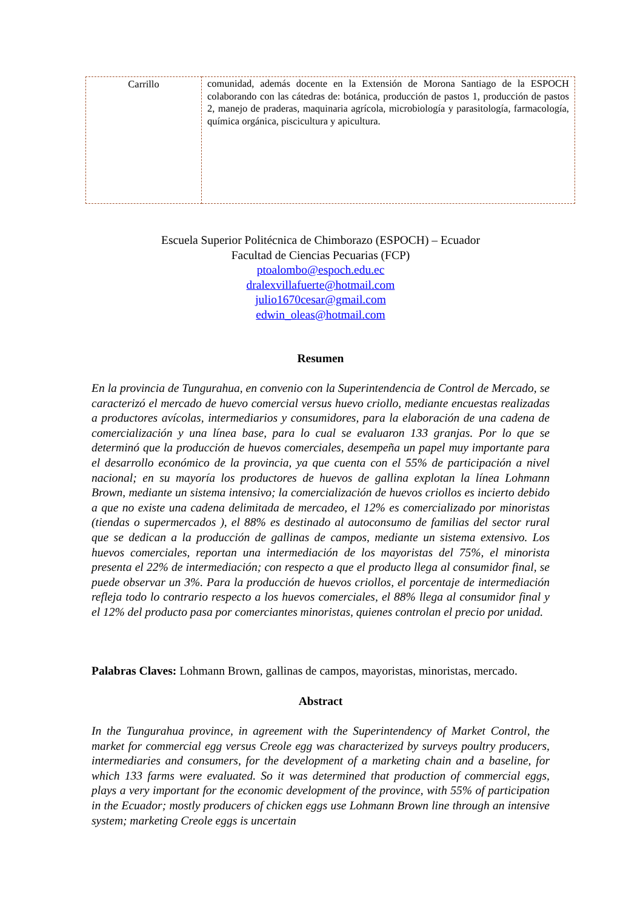| Carrillo | comunidad, además docente en la Extensión de Morona Santiago de la ESPOCH colaborando con las cátedras de: botánica, producción de pastos 1, producción de pastos 2, manejo de praderas, maquinaria agrícola, microbiología y parasitología, farmacología, química orgánica, piscicultura y apicultura. |
Escuela Superior Politécnica de Chimborazo (ESPOCH) – Ecuador
Facultad de Ciencias Pecuarias (FCP)
ptoalombo@espoch.edu.ec
dralexvillafuerte@hotmail.com
julio1670cesar@gmail.com
edwin_oleas@hotmail.com
Resumen
En la provincia de Tungurahua, en convenio con la Superintendencia de Control de Mercado, se caracterizó el mercado de huevo comercial versus huevo criollo, mediante encuestas realizadas a productores avícolas, intermediarios y consumidores, para la elaboración de una cadena de comercialización y una línea base, para lo cual se evaluaron 133 granjas. Por lo que se determinó que la producción de huevos comerciales, desempeña un papel muy importante para el desarrollo económico de la provincia, ya que cuenta con el 55% de participación a nivel nacional; en su mayoría los productores de huevos de gallina explotan la línea Lohmann Brown, mediante un sistema intensivo; la comercialización de huevos criollos es incierto debido a que no existe una cadena delimitada de mercadeo, el 12% es comercializado por minoristas (tiendas o supermercados ), el 88% es destinado al autoconsumo de familias del sector rural que se dedican a la producción de gallinas de campos, mediante un sistema extensivo. Los huevos comerciales, reportan una intermediación de los mayoristas del 75%, el minorista presenta el 22% de intermediación; con respecto a que el producto llega al consumidor final, se puede observar un 3%. Para la producción de huevos criollos, el porcentaje de intermediación refleja todo lo contrario respecto a los huevos comerciales, el 88% llega al consumidor final y el 12% del producto pasa por comerciantes minoristas, quienes controlan el precio por unidad.
Palabras Claves: Lohmann Brown, gallinas de campos, mayoristas, minoristas, mercado.
Abstract
In the Tungurahua province, in agreement with the Superintendency of Market Control, the market for commercial egg versus Creole egg was characterized by surveys poultry producers, intermediaries and consumers, for the development of a marketing chain and a baseline, for which 133 farms were evaluated. So it was determined that production of commercial eggs, plays a very important for the economic development of the province, with 55% of participation in the Ecuador; mostly producers of chicken eggs use Lohmann Brown line through an intensive system; marketing Creole eggs is uncertain